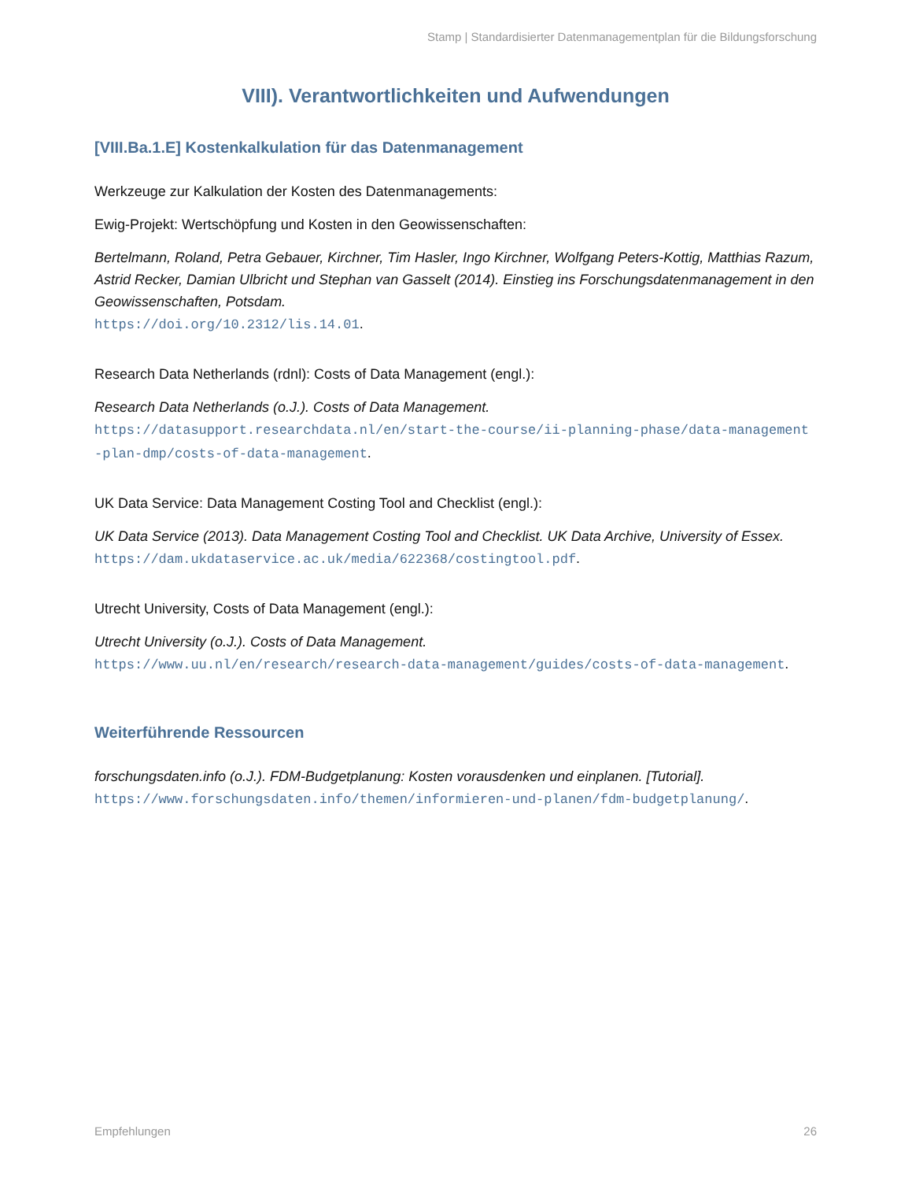Stamp | Standardisierter Datenmanagementplan für die Bildungsforschung
VIII). Verantwortlichkeiten und Aufwendungen
[VIII.Ba.1.E] Kostenkalkulation für das Datenmanagement
Werkzeuge zur Kalkulation der Kosten des Datenmanagements:
Ewig-Projekt: Wertschöpfung und Kosten in den Geowissenschaften:
Bertelmann, Roland, Petra Gebauer, Kirchner, Tim Hasler, Ingo Kirchner, Wolfgang Peters-Kottig, Matthias Razum, Astrid Recker, Damian Ulbricht und Stephan van Gasselt (2014). Einstieg ins Forschungsdatenmanagement in den Geowissenschaften, Potsdam.
https://doi.org/10.2312/lis.14.01.
Research Data Netherlands (rdnl): Costs of Data Management (engl.):
Research Data Netherlands (o.J.). Costs of Data Management.
https://datasupport.researchdata.nl/en/start-the-course/ii-planning-phase/data-management-plan-dmp/costs-of-data-management.
UK Data Service: Data Management Costing Tool and Checklist (engl.):
UK Data Service (2013). Data Management Costing Tool and Checklist. UK Data Archive, University of Essex.
https://dam.ukdataservice.ac.uk/media/622368/costingtool.pdf.
Utrecht University, Costs of Data Management (engl.):
Utrecht University (o.J.). Costs of Data Management.
https://www.uu.nl/en/research/research-data-management/guides/costs-of-data-management.
Weiterführende Ressourcen
forschungsdaten.info (o.J.). FDM-Budgetplanung: Kosten vorausdenken und einplanen. [Tutorial].
https://www.forschungsdaten.info/themen/informieren-und-planen/fdm-budgetplanung/.
Empfehlungen 26